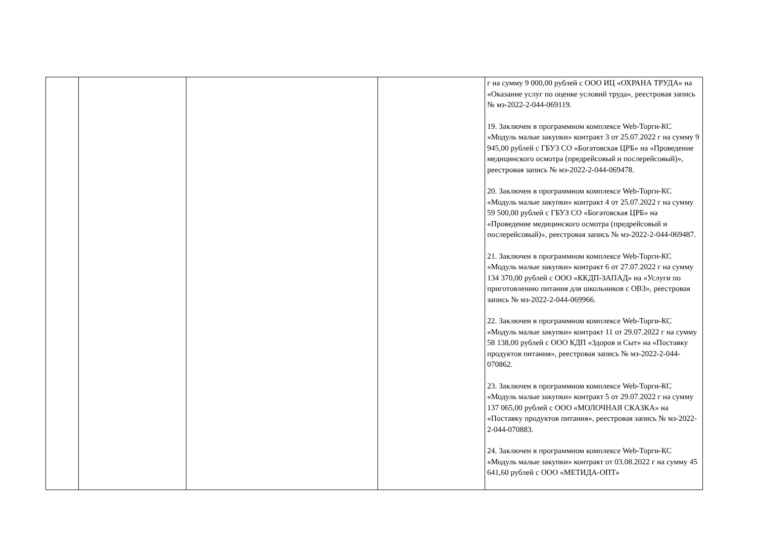| | | | | г на сумму 9 000,00 рублей с ООО ИЦ «ОХРАНА ТРУДА» на «Оказание услуг по оценке условий труда», реестровая запись № мз-2022-2-044-069119. 19. Заключен в программном комплексе Web-Торги-КС «Модуль малые закупки» контракт 3 от 25.07.2022 г на сумму 9 945,00 рублей с ГБУЗ СО «Богатовская ЦРБ» на «Проведение медицинского осмотра (предрейсовый и послерейсовый)», реестровая запись № мз-2022-2-044-069478. 20. Заключен в программном комплексе Web-Торги-КС «Модуль малые закупки» контракт 4 от 25.07.2022 г на сумму 59 500,00 рублей с ГБУЗ СО «Богатовская ЦРБ» на «Проведение медицинского осмотра (предрейсовый и послерейсовый)», реестровая запись № мз-2022-2-044-069487. 21. Заключен в программном комплексе Web-Торги-КС «Модуль малые закупки» контракт 6 от 27.07.2022 г на сумму 134 370,00 рублей с ООО «ККДП-ЗАПАД» на «Услуги по приготовлению питания для школьников с ОВЗ», реестровая запись № мз-2022-2-044-069966. 22. Заключен в программном комплексе Web-Торги-КС «Модуль малые закупки» контракт 11 от 29.07.2022 г на сумму 58 138,00 рублей с ООО КДП «Здоров и Сыт» на «Поставку продуктов питания», реестровая запись № мз-2022-2-044-070862. 23. Заключен в программном комплексе Web-Торги-КС «Модуль малые закупки» контракт 5 от 29.07.2022 г на сумму 137 065,00 рублей с ООО «МОЛОЧНАЯ СКАЗКА» на «Поставку продуктов питания», реестровая запись № мз-2022-2-044-070883. 24. Заключен в программном комплексе Web-Торги-КС «Модуль малые закупки» контракт от 03.08.2022 г на сумму 45 641,60 рублей с ООО «МЕТИДА-ОПТ» |